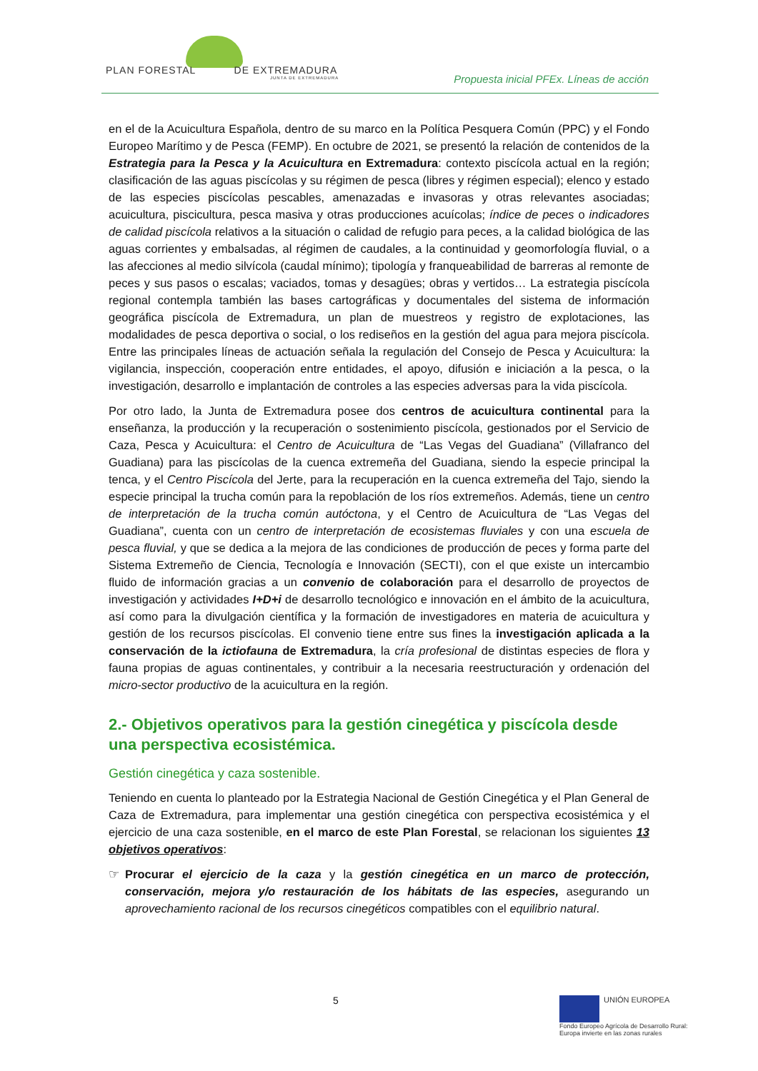PLAN FORESTAL DE EXTREMADURA
JUNTA DE EXTREMADURA
Propuesta inicial PFEx. Líneas de acción
en el de la Acuicultura Española, dentro de su marco en la Política Pesquera Común (PPC) y el Fondo Europeo Marítimo y de Pesca (FEMP). En octubre de 2021, se presentó la relación de contenidos de la Estrategia para la Pesca y la Acuicultura en Extremadura: contexto piscícola actual en la región; clasificación de las aguas piscícolas y su régimen de pesca (libres y régimen especial); elenco y estado de las especies piscícolas pescables, amenazadas e invasoras y otras relevantes asociadas; acuicultura, piscicultura, pesca masiva y otras producciones acuícolas; índice de peces o indicadores de calidad piscícola relativos a la situación o calidad de refugio para peces, a la calidad biológica de las aguas corrientes y embalsadas, al régimen de caudales, a la continuidad y geomorfología fluvial, o a las afecciones al medio silvícola (caudal mínimo); tipología y franqueabilidad de barreras al remonte de peces y sus pasos o escalas; vaciados, tomas y desagües; obras y vertidos… La estrategia piscícola regional contempla también las bases cartográficas y documentales del sistema de información geográfica piscícola de Extremadura, un plan de muestreos y registro de explotaciones, las modalidades de pesca deportiva o social, o los rediseños en la gestión del agua para mejora piscícola. Entre las principales líneas de actuación señala la regulación del Consejo de Pesca y Acuicultura: la vigilancia, inspección, cooperación entre entidades, el apoyo, difusión e iniciación a la pesca, o la investigación, desarrollo e implantación de controles a las especies adversas para la vida piscícola.
Por otro lado, la Junta de Extremadura posee dos centros de acuicultura continental para la enseñanza, la producción y la recuperación o sostenimiento piscícola, gestionados por el Servicio de Caza, Pesca y Acuicultura: el Centro de Acuicultura de “Las Vegas del Guadiana” (Villafranco del Guadiana) para las piscícolas de la cuenca extremeña del Guadiana, siendo la especie principal la tenca, y el Centro Piscícola del Jerte, para la recuperación en la cuenca extremeña del Tajo, siendo la especie principal la trucha común para la repoblación de los ríos extremeños. Además, tiene un centro de interpretación de la trucha común autóctona, y el Centro de Acuicultura de “Las Vegas del Guadiana”, cuenta con un centro de interpretación de ecosistemas fluviales y con una escuela de pesca fluvial, y que se dedica a la mejora de las condiciones de producción de peces y forma parte del Sistema Extremeño de Ciencia, Tecnología e Innovación (SECTI), con el que existe un intercambio fluido de información gracias a un convenio de colaboración para el desarrollo de proyectos de investigación y actividades I+D+i de desarrollo tecnológico e innovación en el ámbito de la acuicultura, así como para la divulgación científica y la formación de investigadores en materia de acuicultura y gestión de los recursos piscícolas. El convenio tiene entre sus fines la investigación aplicada a la conservación de la ictiofauna de Extremadura, la cría profesional de distintas especies de flora y fauna propias de aguas continentales, y contribuir a la necesaria reestructuración y ordenación del micro-sector productivo de la acuicultura en la región.
2.- Objetivos operativos para la gestión cinegética y piscícola desde una perspectiva ecosistémica.
Gestión cinegética y caza sostenible.
Teniendo en cuenta lo planteado por la Estrategia Nacional de Gestión Cinegética y el Plan General de Caza de Extremadura, para implementar una gestión cinegética con perspectiva ecosistémica y el ejercicio de una caza sostenible, en el marco de este Plan Forestal, se relacionan los siguientes 13 objetivos operativos:
☞ Procurar el ejercicio de la caza y la gestión cinegética en un marco de protección, conservación, mejora y/o restauración de los hábitats de las especies, asegurando un aprovechamiento racional de los recursos cinegéticos compatibles con el equilibrio natural.
5
UNIÓN EUROPEA
Fondo Europeo Agrícola de Desarrollo Rural:
Europa invierte en las zonas rurales